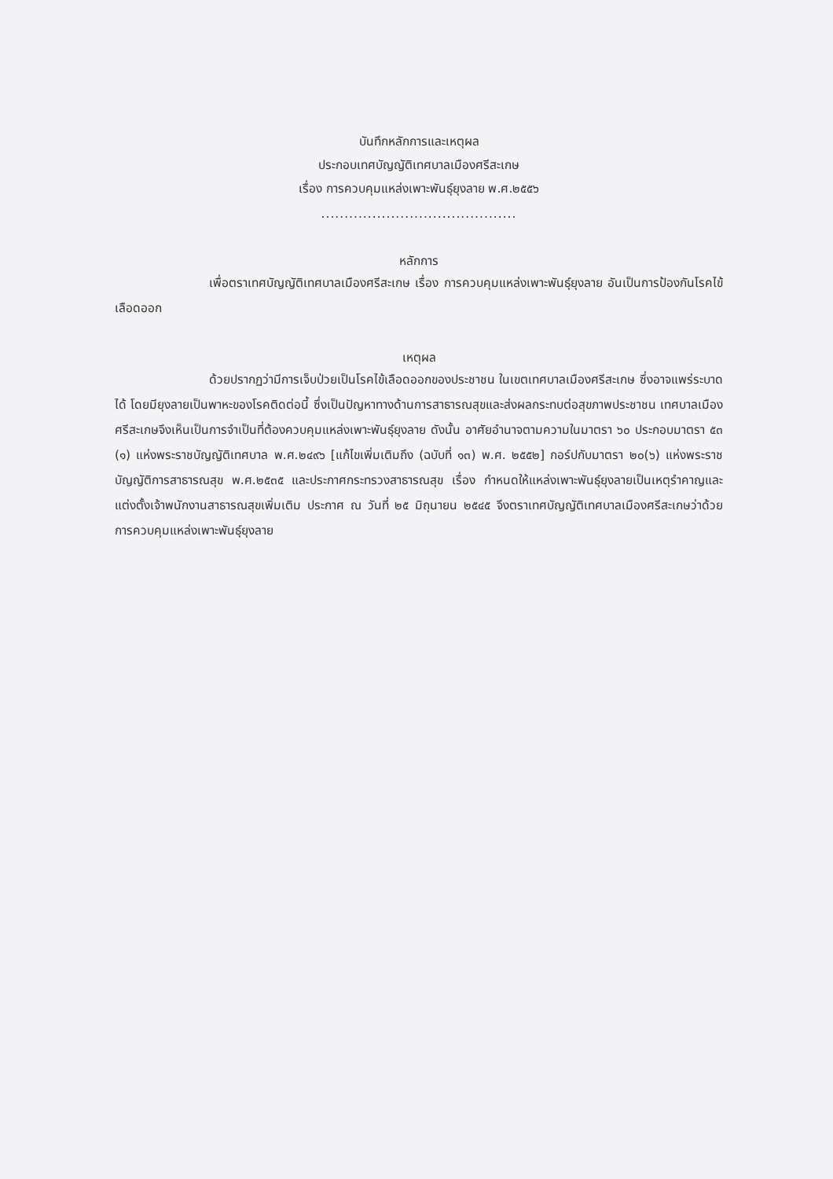บันทึกหลักการและเหตุผล
ประกอบเทศบัญญัติเทศบาลเมืองศรีสะเกษ
เรื่อง การควบคุมแหล่งเพาะพันธุ์ยุงลาย พ.ศ.๒๕๕๖
..........................................
หลักการ
เพื่อตราเทศบัญญัติเทศบาลเมืองศรีสะเกษ เรื่อง การควบคุมแหล่งเพาะพันธุ์ยุงลาย อันเป็นการป้องกันโรคไข้เลือดออก
เหตุผล
ด้วยปรากฏว่ามีการเจ็บป่วยเป็นโรคไข้เลือดออกของประชาชน ในเขตเทศบาลเมืองศรีสะเกษ ซึ่งอาจแพร่ระบาดได้ โดยมียุงลายเป็นพาหะของโรคติดต่อนี้ ซึ่งเป็นปัญหาทางด้านการสาธารณสุขและส่งผลกระทบต่อสุขภาพประชาชน เทศบาลเมืองศรีสะเกษจึงเห็นเป็นการจำเป็นที่ต้องควบคุมแหล่งเพาะพันธุ์ยุงลาย ดังนั้น อาศัยอำนาจตามความในมาตรา ๖๐ ประกอบมาตรา ๕๓ (๑) แห่งพระราชบัญญัติเทศบาล พ.ศ.๒๔๙๖ [แก้ไขเพิ่มเติมถึง (ฉบับที่ ๑๓) พ.ศ. ๒๕๕๒] กอร์ปกับมาตรา ๒๐(๖) แห่งพระราชบัญญัติการสาธารณสุข พ.ศ.๒๕๓๕ และประกาศกระทรวงสาธารณสุข เรื่อง กำหนดให้แหล่งเพาะพันธุ์ยุงลายเป็นเหตุรำคาญและแต่งตั้งเจ้าพนักงานสาธารณสุขเพิ่มเติม ประกาศ ณ วันที่ ๒๕ มิถุนายน ๒๕๔๕ จึงตราเทศบัญญัติเทศบาลเมืองศรีสะเกษว่าด้วย การควบคุมแหล่งเพาะพันธุ์ยุงลาย